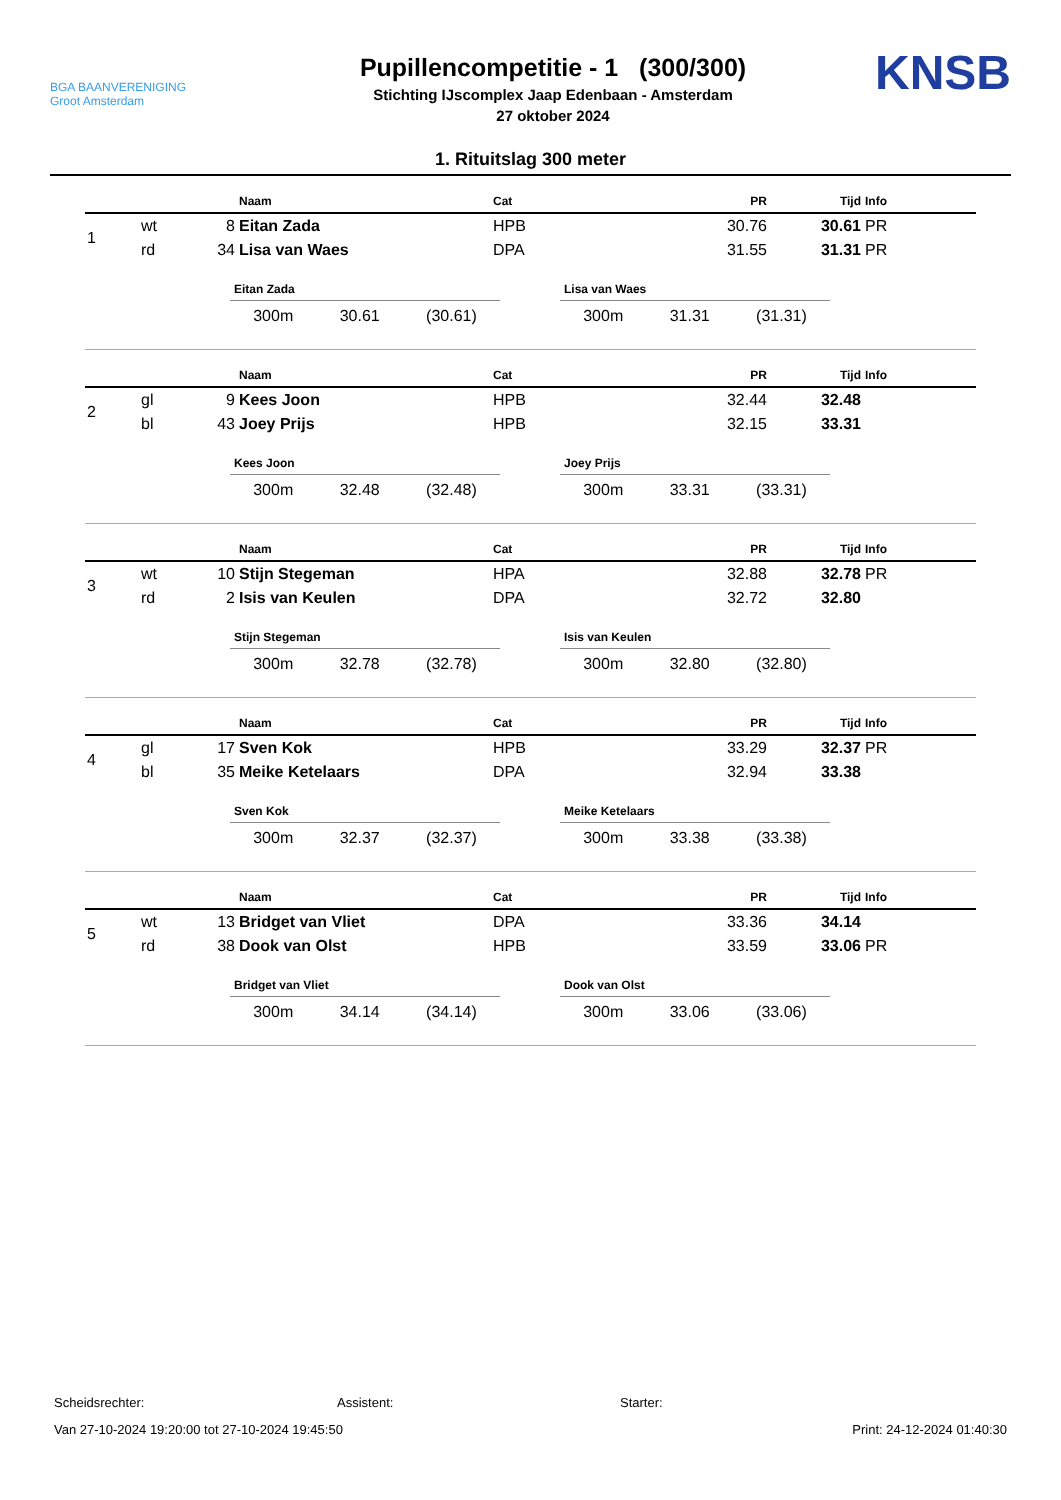BGA BAANVERENIGING
Groot Amsterdam
Pupillencompetitie - 1 (300/300)
Stichting IJscomplex Jaap Edenbaan - Amsterdam
27 oktober 2024
KNSB
1. Rituitslag 300 meter
| | | | Naam | Cat | PR | Tijd | Info |
| --- | --- | --- | --- | --- | --- | --- | --- |
| 1 | wt | 8 | Eitan Zada | HPB | 30.76 | 30.61 | PR |
| | rd | 34 | Lisa van Waes | DPA | 31.55 | 31.31 | PR |
Eitan Zada
300m 30.61 (30.61)
Lisa van Waes
300m 31.31 (31.31)
| | | | Naam | Cat | PR | Tijd | Info |
| --- | --- | --- | --- | --- | --- | --- | --- |
| 2 | gl | 9 | Kees Joon | HPB | 32.44 | 32.48 | |
| | bl | 43 | Joey Prijs | HPB | 32.15 | 33.31 | |
Kees Joon
300m 32.48 (32.48)
Joey Prijs
300m 33.31 (33.31)
| | | | Naam | Cat | PR | Tijd | Info |
| --- | --- | --- | --- | --- | --- | --- | --- |
| 3 | wt | 10 | Stijn Stegeman | HPA | 32.88 | 32.78 | PR |
| | rd | 2 | Isis van Keulen | DPA | 32.72 | 32.80 | |
Stijn Stegeman
300m 32.78 (32.78)
Isis van Keulen
300m 32.80 (32.80)
| | | | Naam | Cat | PR | Tijd | Info |
| --- | --- | --- | --- | --- | --- | --- | --- |
| 4 | gl | 17 | Sven Kok | HPB | 33.29 | 32.37 | PR |
| | bl | 35 | Meike Ketelaars | DPA | 32.94 | 33.38 | |
Sven Kok
300m 32.37 (32.37)
Meike Ketelaars
300m 33.38 (33.38)
| | | | Naam | Cat | PR | Tijd | Info |
| --- | --- | --- | --- | --- | --- | --- | --- |
| 5 | wt | 13 | Bridget van Vliet | DPA | 33.36 | 34.14 | |
| | rd | 38 | Dook van Olst | HPB | 33.59 | 33.06 | PR |
Bridget van Vliet
300m 34.14 (34.14)
Dook van Olst
300m 33.06 (33.06)
Scheidsrechter: Assistent: Starter:
Van 27-10-2024 19:20:00 tot 27-10-2024 19:45:50 Print: 24-12-2024 01:40:30